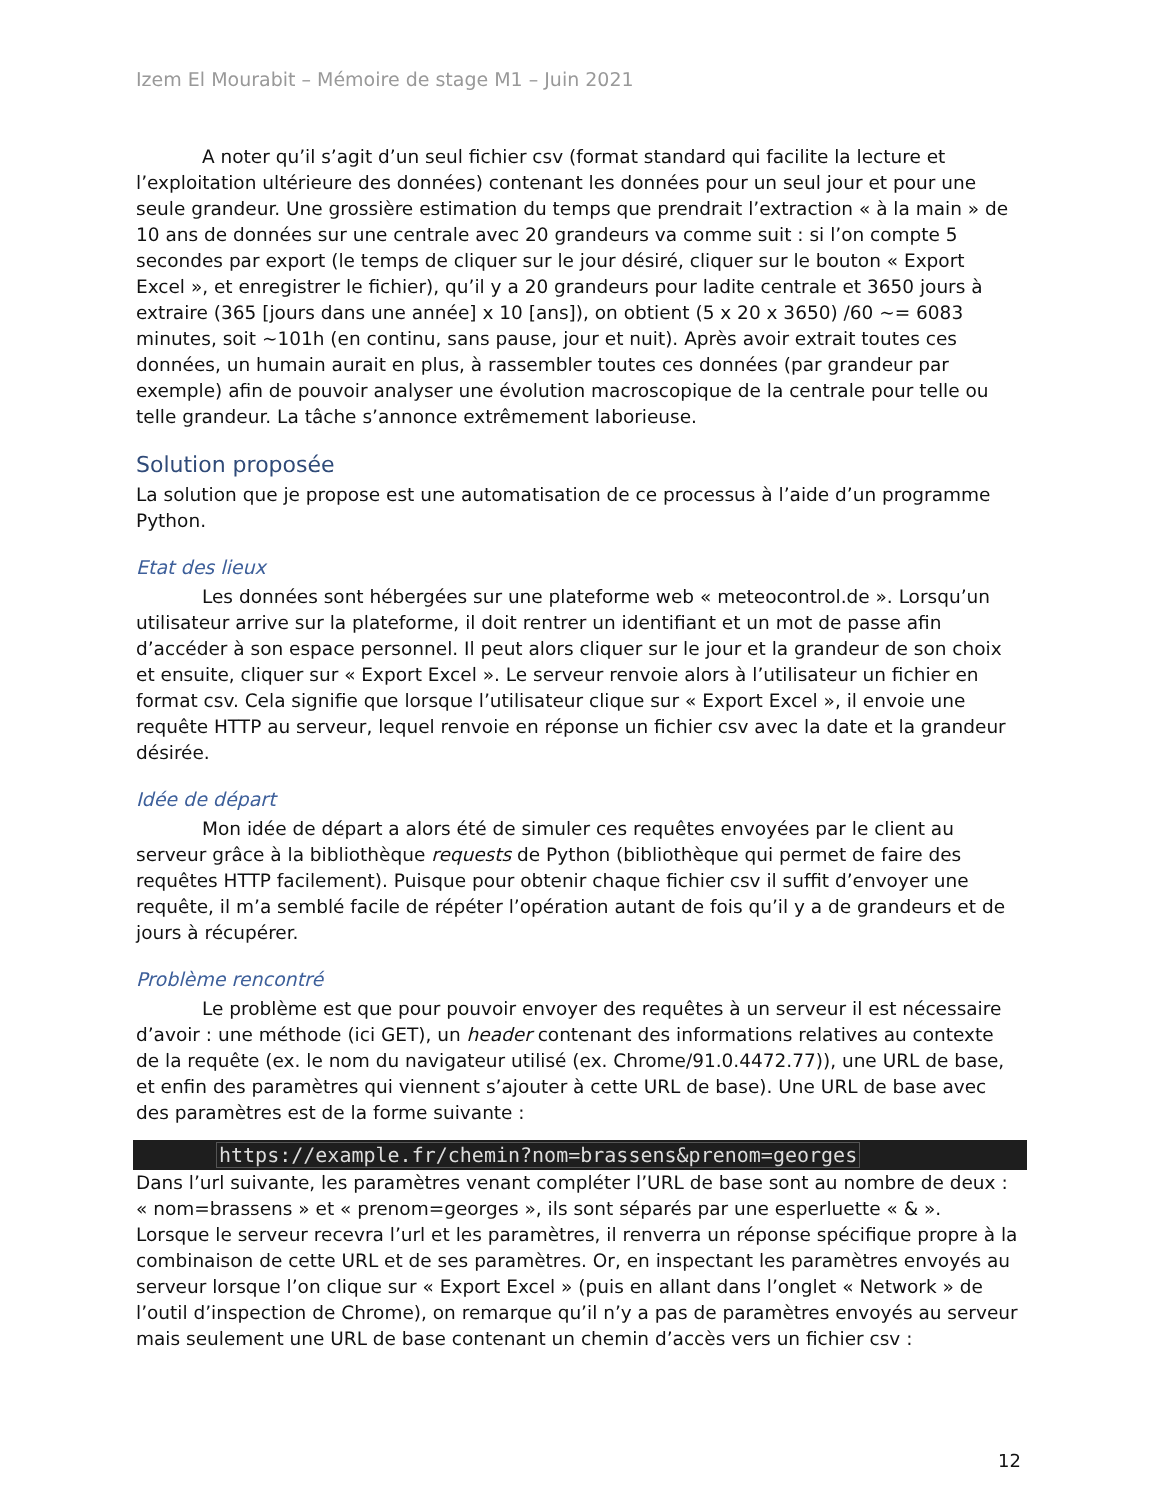Izem El Mourabit – Mémoire de stage M1 – Juin 2021
A noter qu’il s’agit d’un seul fichier csv (format standard qui facilite la lecture et l’exploitation ultérieure des données) contenant les données pour un seul jour et pour une seule grandeur. Une grossière estimation du temps que prendrait l’extraction « à la main » de 10 ans de données sur une centrale avec 20 grandeurs va comme suit : si l’on compte 5 secondes par export (le temps de cliquer sur le jour désiré, cliquer sur le bouton « Export Excel », et enregistrer le fichier), qu’il y a 20 grandeurs pour ladite centrale et 3650 jours à extraire (365 [jours dans une année] x 10 [ans]), on obtient (5 x 20 x 3650) /60 ~= 6083 minutes, soit ~101h (en continu, sans pause, jour et nuit). Après avoir extrait toutes ces données, un humain aurait en plus, à rassembler toutes ces données (par grandeur par exemple) afin de pouvoir analyser une évolution macroscopique de la centrale pour telle ou telle grandeur. La tâche s’annonce extrêmement laborieuse.
Solution proposée
La solution que je propose est une automatisation de ce processus à l’aide d’un programme Python.
Etat des lieux
Les données sont hébergées sur une plateforme web « meteocontrol.de ». Lorsqu’un utilisateur arrive sur la plateforme, il doit rentrer un identifiant et un mot de passe afin d’accéder à son espace personnel. Il peut alors cliquer sur le jour et la grandeur de son choix et ensuite, cliquer sur « Export Excel ». Le serveur renvoie alors à l’utilisateur un fichier en format csv. Cela signifie que lorsque l’utilisateur clique sur « Export Excel », il envoie une requête HTTP au serveur, lequel renvoie en réponse un fichier csv avec la date et la grandeur désirée.
Idée de départ
Mon idée de départ a alors été de simuler ces requêtes envoyées par le client au serveur grâce à la bibliothèque requests de Python (bibliothèque qui permet de faire des requêtes HTTP facilement). Puisque pour obtenir chaque fichier csv il suffit d’envoyer une requête, il m’a semblé facile de répéter l’opération autant de fois qu’il y a de grandeurs et de jours à récupérer.
Problème rencontré
Le problème est que pour pouvoir envoyer des requêtes à un serveur il est nécessaire d’avoir : une méthode (ici GET), un header contenant des informations relatives au contexte de la requête (ex. le nom du navigateur utilisé (ex. Chrome/91.0.4472.77)), une URL de base, et enfin des paramètres qui viennent s’ajouter à cette URL de base). Une URL de base avec des paramètres est de la forme suivante :
https://example.fr/chemin?nom=brassens&prenom=georges
Dans l’url suivante, les paramètres venant compléter l’URL de base sont au nombre de deux : « nom=brassens » et « prenom=georges », ils sont séparés par une esperluette « & ». Lorsque le serveur recevra l’url et les paramètres, il renverra un réponse spécifique propre à la combinaison de cette URL et de ses paramètres. Or, en inspectant les paramètres envoyés au serveur lorsque l’on clique sur « Export Excel » (puis en allant dans l’onglet « Network » de l’outil d’inspection de Chrome), on remarque qu’il n’y a pas de paramètres envoyés au serveur mais seulement une URL de base contenant un chemin d’accès vers un fichier csv :
12